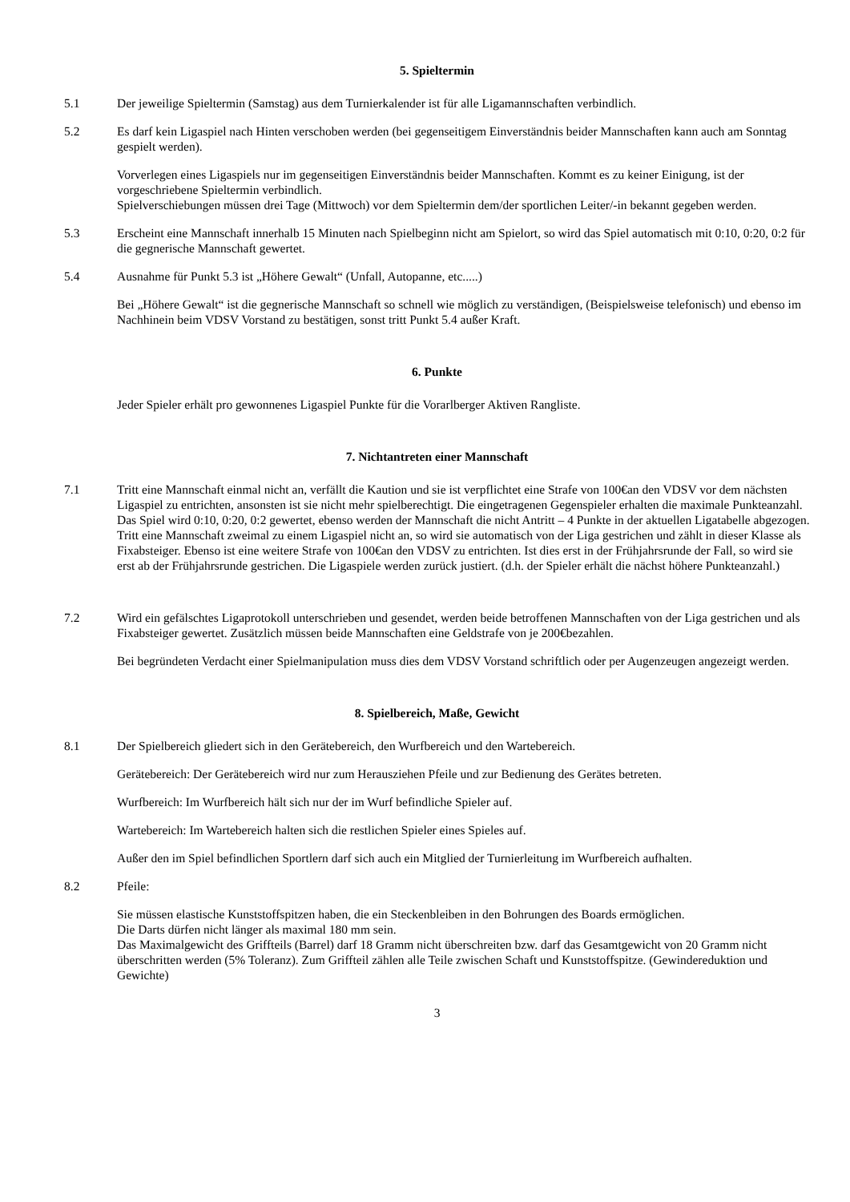5. Spieltermin
5.1 Der jeweilige Spieltermin (Samstag) aus dem Turnierkalender ist für alle Ligamannschaften verbindlich.
5.2 Es darf kein Ligaspiel nach Hinten verschoben werden (bei gegenseitigem Einverständnis beider Mannschaften kann auch am Sonntag gespielt werden).
Vorverlegen eines Ligaspiels nur im gegenseitigen Einverständnis beider Mannschaften. Kommt es zu keiner Einigung, ist der vorgeschriebene Spieltermin verbindlich.
Spielverschiebungen müssen drei Tage (Mittwoch) vor dem Spieltermin dem/der sportlichen Leiter/-in bekannt gegeben werden.
5.3 Erscheint eine Mannschaft innerhalb 15 Minuten nach Spielbeginn nicht am Spielort, so wird das Spiel automatisch mit 0:10, 0:20, 0:2 für die gegnerische Mannschaft gewertet.
5.4 Ausnahme für Punkt 5.3 ist „Höhere Gewalt“ (Unfall, Autopanne, etc.....)
Bei „Höhere Gewalt“ ist die gegnerische Mannschaft so schnell wie möglich zu verständigen, (Beispielsweise telefonisch) und ebenso im Nachhinein beim VDSV Vorstand zu bestätigen, sonst tritt Punkt 5.4 außer Kraft.
6. Punkte
Jeder Spieler erhält pro gewonnenes Ligaspiel Punkte für die Vorarlberger Aktiven Rangliste.
7. Nichtantreten einer Mannschaft
7.1 Tritt eine Mannschaft einmal nicht an, verfällt die Kaution und sie ist verpflichtet eine Strafe von 100€an den VDSV vor dem nächsten Ligaspiel zu entrichten, ansonsten ist sie nicht mehr spielberechtigt. Die eingetragenen Gegenspieler erhalten die maximale Punkteanzahl. Das Spiel wird 0:10, 0:20, 0:2 gewertet, ebenso werden der Mannschaft die nicht Antritt – 4 Punkte in der aktuellen Ligatabelle abgezogen. Tritt eine Mannschaft zweimal zu einem Ligaspiel nicht an, so wird sie automatisch von der Liga gestrichen und zählt in dieser Klasse als Fixabsteiger. Ebenso ist eine weitere Strafe von 100€an den VDSV zu entrichten. Ist dies erst in der Frühjahrsrunde der Fall, so wird sie erst ab der Frühjahrsrunde gestrichen. Die Ligaspiele werden zurück justiert. (d.h. der Spieler erhält die nächst höhere Punkteanzahl.)
7.2 Wird ein gefälschtes Ligaprotokoll unterschrieben und gesendet, werden beide betroffenen Mannschaften von der Liga gestrichen und als Fixabsteiger gewertet. Zusätzlich müssen beide Mannschaften eine Geldstrafe von je 200€bezahlen.
Bei begründeten Verdacht einer Spielmanipulation muss dies dem VDSV Vorstand schriftlich oder per Augenzeugen angezeigt werden.
8. Spielbereich, Maße, Gewicht
8.1 Der Spielbereich gliedert sich in den Gerätebereich, den Wurfbereich und den Wartebereich.
Gerätebereich: Der Gerätebereich wird nur zum Herausziehen Pfeile und zur Bedienung des Gerätes betreten.
Wurfbereich: Im Wurfbereich hält sich nur der im Wurf befindliche Spieler auf.
Wartebereich: Im Wartebereich halten sich die restlichen Spieler eines Spieles auf.
Außer den im Spiel befindlichen Sportlern darf sich auch ein Mitglied der Turnierleitung im Wurfbereich aufhalten.
8.2 Pfeile:
Sie müssen elastische Kunststoffspitzen haben, die ein Steckenbleiben in den Bohrungen des Boards ermöglichen.
Die Darts dürfen nicht länger als maximal 180 mm sein.
Das Maximalgewicht des Griffteils (Barrel) darf 18 Gramm nicht überschreiten bzw. darf das Gesamtgewicht von 20 Gramm nicht überschritten werden (5% Toleranz). Zum Griffteil zählen alle Teile zwischen Schaft und Kunststoffspitze. (Gewindereduktion und Gewichte)
3